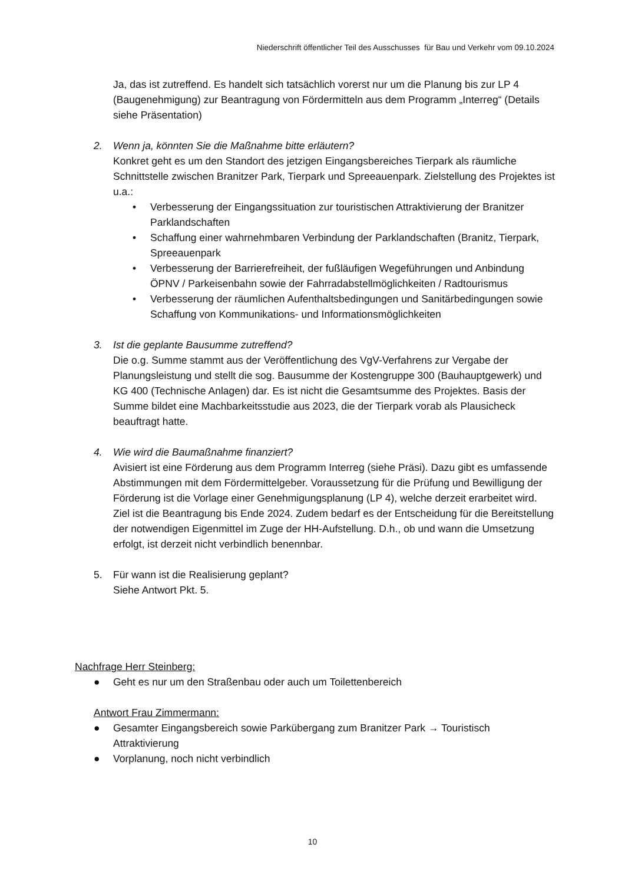Niederschrift öffentlicher Teil des Ausschusses für Bau und Verkehr vom 09.10.2024
Ja, das ist zutreffend. Es handelt sich tatsächlich vorerst nur um die Planung bis zur LP 4 (Baugenehmigung) zur Beantragung von Fördermitteln aus dem Programm „Interreg“ (Details siehe Präsentation)
2. Wenn ja, könnten Sie die Maßnahme bitte erläutern?
Konkret geht es um den Standort des jetzigen Eingangsbereiches Tierpark als räumliche Schnittstelle zwischen Branitzer Park, Tierpark und Spreeauenpark. Zielstellung des Projektes ist u.a.:
• Verbesserung der Eingangssituation zur touristischen Attraktivierung der Branitzer Parklandschaften
• Schaffung einer wahrnehmbaren Verbindung der Parklandschaften (Branitz, Tierpark, Spreeauenpark
• Verbesserung der Barrierefreiheit, der fußläufigen Wegeführungen und Anbindung ÖPNV / Parkeisenbahn sowie der Fahrradabstellmöglichkeiten / Radtourismus
• Verbesserung der räumlichen Aufenthaltsbedingungen und Sanitärbedingungen sowie Schaffung von Kommunikations- und Informationsmöglichkeiten
3. Ist die geplante Bausumme zutreffend?
Die o.g. Summe stammt aus der Veröffentlichung des VgV-Verfahrens zur Vergabe der Planungsleistung und stellt die sog. Bausumme der Kostengruppe 300 (Bauhauptgewerk) und KG 400 (Technische Anlagen) dar. Es ist nicht die Gesamtsumme des Projektes. Basis der Summe bildet eine Machbarkeitsstudie aus 2023, die der Tierpark vorab als Plausicheck beauftragt hatte.
4. Wie wird die Baumaßnahme finanziert?
Avisiert ist eine Förderung aus dem Programm Interreg (siehe Präsi). Dazu gibt es umfassende Abstimmungen mit dem Fördermittelgeber. Voraussetzung für die Prüfung und Bewilligung der Förderung ist die Vorlage einer Genehmigungsplanung (LP 4), welche derzeit erarbeitet wird. Ziel ist die Beantragung bis Ende 2024. Zudem bedarf es der Entscheidung für die Bereitstellung der notwendigen Eigenmittel im Zuge der HH-Aufstellung. D.h., ob und wann die Umsetzung erfolgt, ist derzeit nicht verbindlich benennbar.
5. Für wann ist die Realisierung geplant?
Siehe Antwort Pkt. 5.
Nachfrage Herr Steinberg:
● Geht es nur um den Straßenbau oder auch um Toilettenbereich
Antwort Frau Zimmermann:
● Gesamter Eingangsbereich sowie Parkübergang zum Branitzer Park → Touristisch Attraktivierung
● Vorplanung, noch nicht verbindlich
10